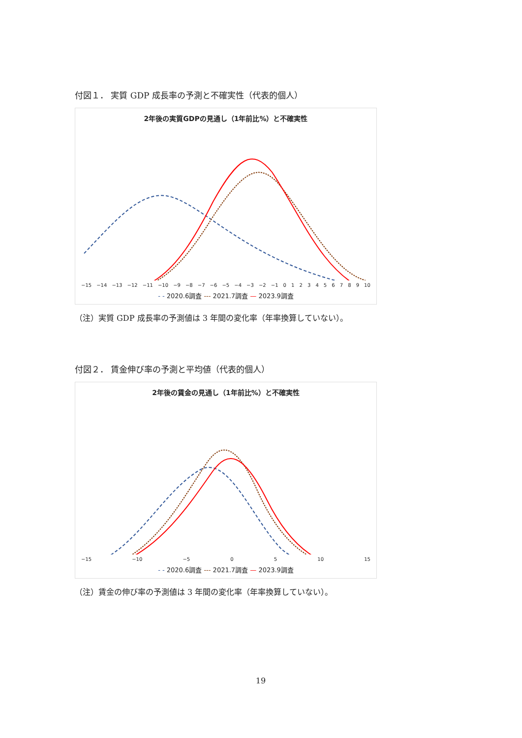付図１． 実質 GDP 成長率の予測と不確実性（代表的個人）
2年後の実質GDPの見通し（1年前比%）と不確実性
−15 −14 −13 −12 −11 −10 −9 −8 −7 −6 −5 −4 −3 −2 −1 0123456789 10
- - 2020.6調査 --- 2021.7調査 — 2023.9調査
（注）実質 GDP 成長率の予測値は 3 年間の変化率（年率換算していない）。
付図２． 賃金伸び率の予測と平均値（代表的個人）
2年後の賃金の見通し（1年前比%）と不確実性
−15 −10 −5 0 5 10 15
- - 2020.6調査 --- 2021.7調査 — 2023.9調査
（注）賃金の伸び率の予測値は 3 年間の変化率（年率換算していない）。
19